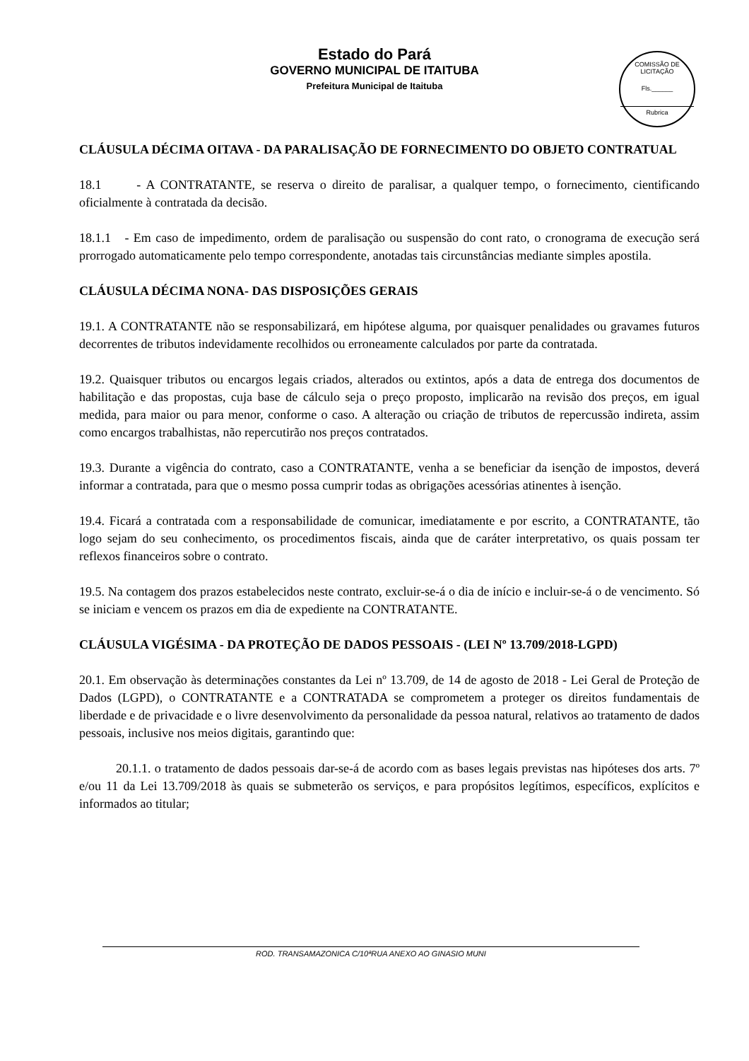Estado do Pará
GOVERNO MUNICIPAL DE ITAITUBA
Prefeitura Municipal de Itaituba
COMISSÃO DE LICITAÇÃO
Fls.______
Rubrica
CLÁUSULA DÉCIMA OITAVA - DA PARALISAÇÃO DE FORNECIMENTO DO OBJETO CONTRATUAL
18.1 - A CONTRATANTE, se reserva o direito de paralisar, a qualquer tempo, o fornecimento, cientificando oficialmente à contratada da decisão.
18.1.1 - Em caso de impedimento, ordem de paralisação ou suspensão do cont rato, o cronograma de execução será prorrogado automaticamente pelo tempo correspondente, anotadas tais circunstâncias mediante simples apostila.
CLÁUSULA DÉCIMA NONA- DAS DISPOSIÇÕES GERAIS
19.1. A CONTRATANTE não se responsabilizará, em hipótese alguma, por quaisquer penalidades ou gravames futuros decorrentes de tributos indevidamente recolhidos ou erroneamente calculados por parte da contratada.
19.2. Quaisquer tributos ou encargos legais criados, alterados ou extintos, após a data de entrega dos documentos de habilitação e das propostas, cuja base de cálculo seja o preço proposto, implicarão na revisão dos preços, em igual medida, para maior ou para menor, conforme o caso. A alteração ou criação de tributos de repercussão indireta, assim como encargos trabalhistas, não repercutirão nos preços contratados.
19.3. Durante a vigência do contrato, caso a CONTRATANTE, venha a se beneficiar da isenção de impostos, deverá informar a contratada, para que o mesmo possa cumprir todas as obrigações acessórias atinentes à isenção.
19.4. Ficará a contratada com a responsabilidade de comunicar, imediatamente e por escrito, a CONTRATANTE, tão logo sejam do seu conhecimento, os procedimentos fiscais, ainda que de caráter interpretativo, os quais possam ter reflexos financeiros sobre o contrato.
19.5. Na contagem dos prazos estabelecidos neste contrato, excluir-se-á o dia de início e incluir-se-á o de vencimento. Só se iniciam e vencem os prazos em dia de expediente na CONTRATANTE.
CLÁUSULA VIGÉSIMA - DA PROTEÇÃO DE DADOS PESSOAIS - (LEI Nº 13.709/2018-LGPD)
20.1. Em observação às determinações constantes da Lei nº 13.709, de 14 de agosto de 2018 - Lei Geral de Proteção de Dados (LGPD), o CONTRATANTE e a CONTRATADA se comprometem a proteger os direitos fundamentais de liberdade e de privacidade e o livre desenvolvimento da personalidade da pessoa natural, relativos ao tratamento de dados pessoais, inclusive nos meios digitais, garantindo que:
20.1.1. o tratamento de dados pessoais dar-se-á de acordo com as bases legais previstas nas hipóteses dos arts. 7º e/ou 11 da Lei 13.709/2018 às quais se submeterão os serviços, e para propósitos legítimos, específicos, explícitos e informados ao titular;
ROD. TRANSAMAZONICA C/10ªRUA ANEXO AO GINASIO MUNI